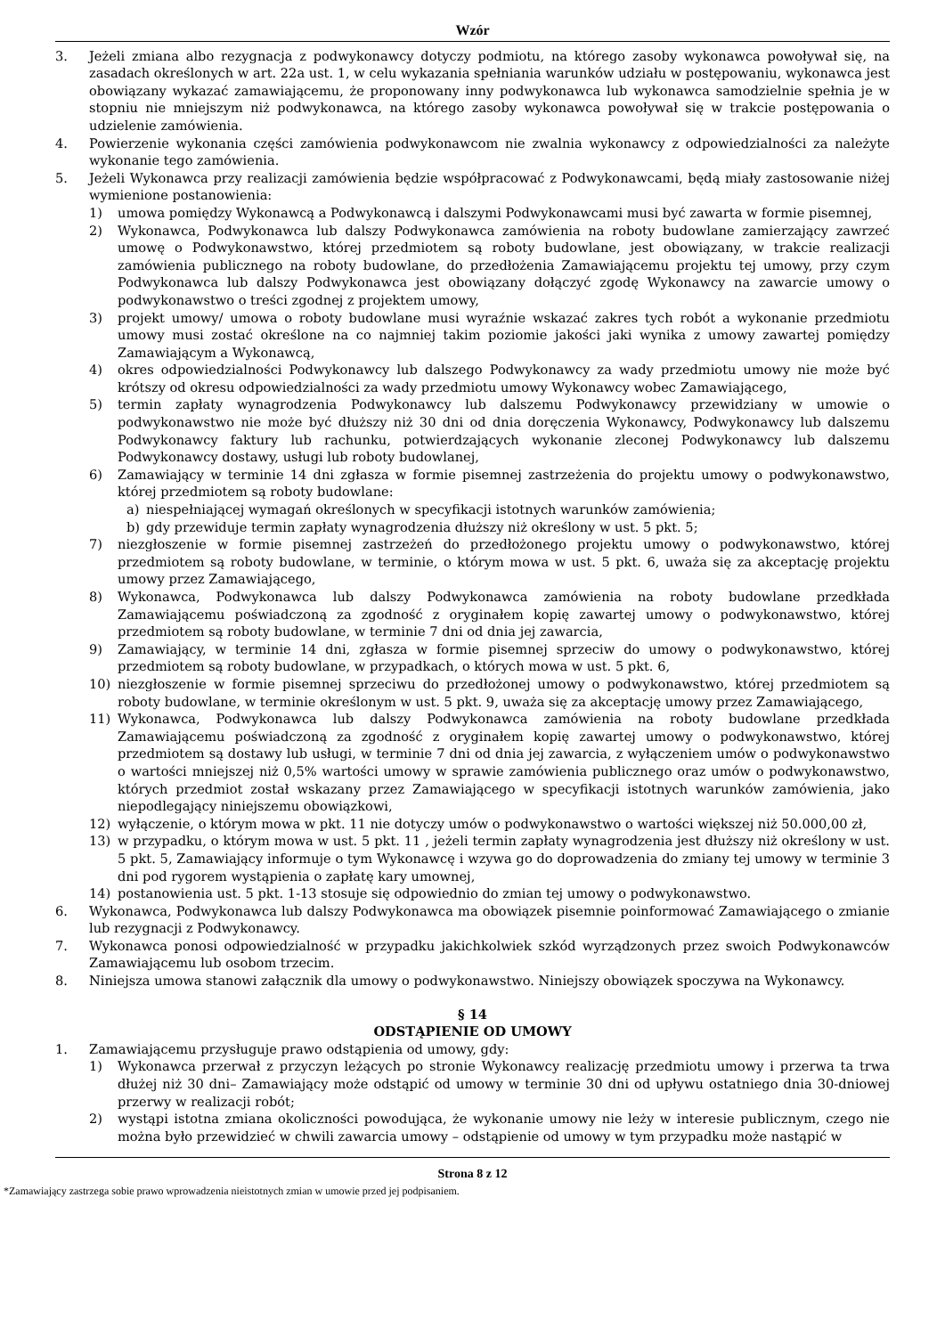Wzór
3. Jeżeli zmiana albo rezygnacja z podwykonawcy dotyczy podmiotu, na którego zasoby wykonawca powoływał się, na zasadach określonych w art. 22a ust. 1, w celu wykazania spełniania warunków udziału w postępowaniu, wykonawca jest obowiązany wykazać zamawiającemu, że proponowany inny podwykonawca lub wykonawca samodzielnie spełnia je w stopniu nie mniejszym niż podwykonawca, na którego zasoby wykonawca powoływał się w trakcie postępowania o udzielenie zamówienia.
4. Powierzenie wykonania części zamówienia podwykonawcom nie zwalnia wykonawcy z odpowiedzialności za należyte wykonanie tego zamówienia.
5. Jeżeli Wykonawca przy realizacji zamówienia będzie współpracować z Podwykonawcami, będą miały zastosowanie niżej wymienione postanowienia:
1) umowa pomiędzy Wykonawcą a Podwykonawcą i dalszymi Podwykonawcami musi być zawarta w formie pisemnej,
2) Wykonawca, Podwykonawca lub dalszy Podwykonawca zamówienia na roboty budowlane zamierzający zawrzeć umowę o Podwykonawstwo, której przedmiotem są roboty budowlane, jest obowiązany, w trakcie realizacji zamówienia publicznego na roboty budowlane, do przedłożenia Zamawiającemu projektu tej umowy, przy czym Podwykonawca lub dalszy Podwykonawca jest obowiązany dołączyć zgodę Wykonawcy na zawarcie umowy o podwykonawstwo o treści zgodnej z projektem umowy,
3) projekt umowy/ umowa o roboty budowlane musi wyraźnie wskazać zakres tych robót a wykonanie przedmiotu umowy musi zostać określone na co najmniej takim poziomie jakości jaki wynika z umowy zawartej pomiędzy Zamawiającym a Wykonawcą,
4) okres odpowiedzialności Podwykonawcy lub dalszego Podwykonawcy za wady przedmiotu umowy nie może być krótszy od okresu odpowiedzialności za wady przedmiotu umowy Wykonawcy wobec Zamawiającego,
5) termin zapłaty wynagrodzenia Podwykonawcy lub dalszemu Podwykonawcy przewidziany w umowie o podwykonawstwo nie może być dłuższy niż 30 dni od dnia doręczenia Wykonawcy, Podwykonawcy lub dalszemu Podwykonawcy faktury lub rachunku, potwierdzających wykonanie zleconej Podwykonawcy lub dalszemu Podwykonawcy dostawy, usługi lub roboty budowlanej,
6) Zamawiający w terminie 14 dni zgłasza w formie pisemnej zastrzeżenia do projektu umowy o podwykonawstwo, której przedmiotem są roboty budowlane:
a) niespełniającej wymagań określonych w specyfikacji istotnych warunków zamówienia;
b) gdy przewiduje termin zapłaty wynagrodzenia dłuższy niż określony w ust. 5 pkt. 5;
7) niezgłoszenie w formie pisemnej zastrzeżeń do przedłożonego projektu umowy o podwykonawstwo, której przedmiotem są roboty budowlane, w terminie, o którym mowa w ust. 5 pkt. 6, uważa się za akceptację projektu umowy przez Zamawiającego,
8) Wykonawca, Podwykonawca lub dalszy Podwykonawca zamówienia na roboty budowlane przedkłada Zamawiającemu poświadczoną za zgodność z oryginałem kopię zawartej umowy o podwykonawstwo, której przedmiotem są roboty budowlane, w terminie 7 dni od dnia jej zawarcia,
9) Zamawiający, w terminie 14 dni, zgłasza w formie pisemnej sprzeciw do umowy o podwykonawstwo, której przedmiotem są roboty budowlane, w przypadkach, o których mowa w ust. 5 pkt. 6,
10) niezgłoszenie w formie pisemnej sprzeciwu do przedłożonej umowy o podwykonawstwo, której przedmiotem są roboty budowlane, w terminie określonym w ust. 5 pkt. 9, uważa się za akceptację umowy przez Zamawiającego,
11) Wykonawca, Podwykonawca lub dalszy Podwykonawca zamówienia na roboty budowlane przedkłada Zamawiającemu poświadczoną za zgodność z oryginałem kopię zawartej umowy o podwykonawstwo, której przedmiotem są dostawy lub usługi, w terminie 7 dni od dnia jej zawarcia, z wyłączeniem umów o podwykonawstwo o wartości mniejszej niż 0,5% wartości umowy w sprawie zamówienia publicznego oraz umów o podwykonawstwo, których przedmiot został wskazany przez Zamawiającego w specyfikacji istotnych warunków zamówienia, jako niepodlegający niniejszemu obowiązkowi,
12) wyłączenie, o którym mowa w pkt. 11 nie dotyczy umów o podwykonawstwo o wartości większej niż 50.000,00 zł,
13) w przypadku, o którym mowa w ust. 5 pkt. 11 , jeżeli termin zapłaty wynagrodzenia jest dłuższy niż określony w ust. 5 pkt. 5, Zamawiający informuje o tym Wykonawcę i wzywa go do doprowadzenia do zmiany tej umowy w terminie 3 dni pod rygorem wystąpienia o zapłatę kary umownej,
14) postanowienia ust. 5 pkt. 1-13 stosuje się odpowiednio do zmian tej umowy o podwykonawstwo.
6. Wykonawca, Podwykonawca lub dalszy Podwykonawca ma obowiązek pisemnie poinformować Zamawiającego o zmianie lub rezygnacji z Podwykonawcy.
7. Wykonawca ponosi odpowiedzialność w przypadku jakichkolwiek szkód wyrządzonych przez swoich Podwykonawców Zamawiającemu lub osobom trzecim.
8. Niniejsza umowa stanowi załącznik dla umowy o podwykonawstwo. Niniejszy obowiązek spoczywa na Wykonawcy.
§ 14
ODSTĄPIENIE OD UMOWY
1. Zamawiającemu przysługuje prawo odstąpienia od umowy, gdy:
1) Wykonawca przerwał z przyczyn leżących po stronie Wykonawcy realizację przedmiotu umowy i przerwa ta trwa dłużej niż 30 dni– Zamawiający może odstąpić od umowy w terminie 30 dni od upływu ostatniego dnia 30-dniowej przerwy w realizacji robót;
2) wystąpi istotna zmiana okoliczności powodująca, że wykonanie umowy nie leży w interesie publicznym, czego nie można było przewidzieć w chwili zawarcia umowy – odstąpienie od umowy w tym przypadku może nastąpić w
Strona 8 z 12
*Zamawiający zastrzega sobie prawo wprowadzenia nieistotnych zmian w umowie przed jej podpisaniem.